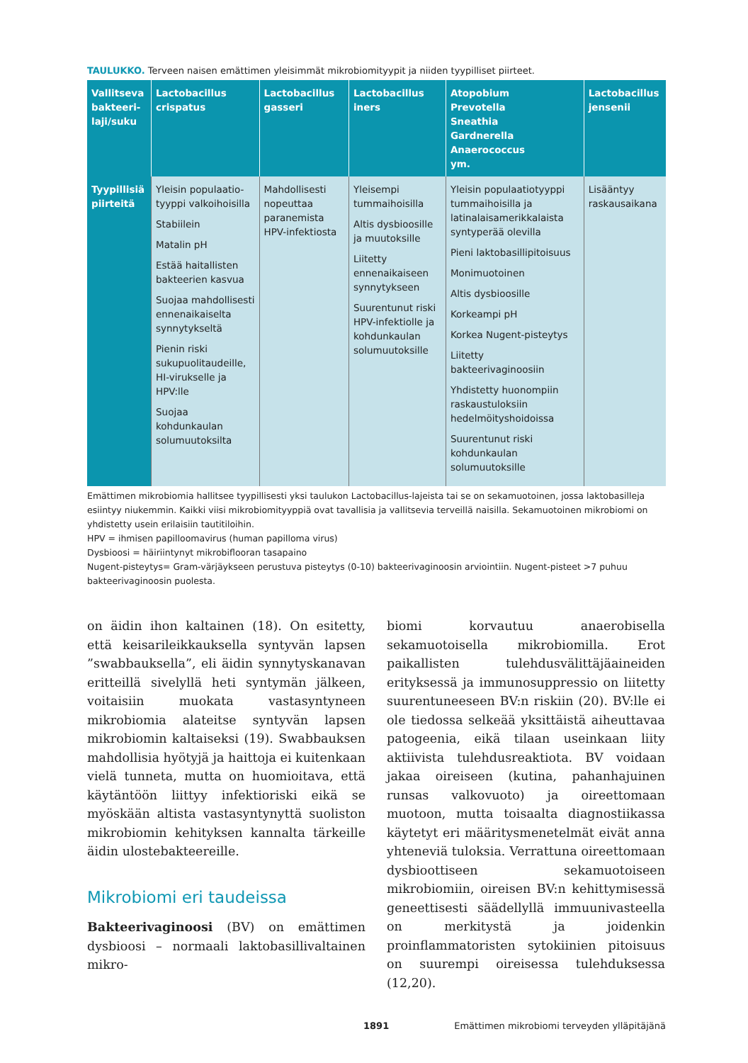TAULUKKO. Terveen naisen emättimen yleisimmät mikrobiomityypit ja niiden tyypilliset piirteet.
| Vallitseva bakteeri-laji/suku | Lactobacillus crispatus | Lactobacillus gasseri | Lactobacillus iners | Atopobium Prevotella Sneathia Gardnerella Anaerococcus ym. | Lactobacillus jensenii |
| --- | --- | --- | --- | --- | --- |
| Tyypillisiä piirteitä | Yleisin populaatio-tyyppi valkoihoisilla Stabiilein Matalin pH Estää haitallisten bakteerien kasvua Suojaa mahdollisesti ennenaikaiselta synnytykseltä Pienin riski sukupuolitaudeille, HI-virukselle ja HPV:lle Suojaa kohdunkaulan solumuutoksilta | Mahdollisesti nopeuttaa paranemista HPV-infektiosta | Yleisempi tummaihoisilla Altis dysbioosille ja muutoksille Liitetty ennenaikaiseen synnytykseen Suurentunut riski HPV-infektiolle ja kohdunkaulan solumuutoksille | Yleisin populaatiotyyppi tummaihoisilla ja latinalaisamerikkalaista syntyperää olevilla Pieni laktobasillipitoisuus Monimuotoinen Altis dysbioosille Korkeampi pH Korkea Nugent-pisteytys Liitetty bakteerivaginoosiin Yhdistetty huonompiin raskaustuloksiin hedelmöityshoidoissa Suurentunut riski kohdunkaulan solumuutoksille | Lisääntyy raskausaikana |
Emättimen mikrobiomia hallitsee tyypillisesti yksi taulukon Lactobacillus-lajeista tai se on sekamuotoinen, jossa laktobasilleja esiintyy niukemmin. Kaikki viisi mikrobiomityyppiä ovat tavallisia ja vallitsevia terveillä naisilla. Sekamuotoinen mikrobiomi on yhdistetty usein erilaisiin tautitiloihin.
HPV = ihmisen papilloomavirus (human papilloma virus)
Dysbioosi = häiriintynyt mikrobiflooran tasapaino
Nugent-pisteytys= Gram-värjäykseen perustuva pisteytys (0-10) bakteerivaginoosin arviointiin. Nugent-pisteet >7 puhuu bakteerivaginoosin puolesta.
on äidin ihon kaltainen (18). On esitetty, että keisarileikkauksella syntyvän lapsen ”swabbauksella”, eli äidin synnytyskanavan eritteillä sivelyllä heti syntymän jälkeen, voitaisiin muokata vastasyntyneen mikrobiomia alateitse syntyvän lapsen mikrobiomin kaltaiseksi (19). Swabbauksen mahdollisia hyötyjä ja haittoja ei kuitenkaan vielä tunneta, mutta on huomioitava, että käytäntöön liittyy infektioriski eikä se myöskään altista vastasyntynyttä suoliston mikrobiomin kehityksen kannalta tärkeille äidin ulostebakteereille.
Mikrobiomi eri taudeissa
Bakteerivaginoosi (BV) on emättimen dysbioosi – normaali laktobasillivaltainen mikro-
biomi korvautuu anaerobisella sekamuotoisella mikrobiomilla. Erot paikallisten tulehdusvälittäjäaineiden erityksessä ja immunosuppressio on liitetty suurentuneeseen BV:n riskiin (20). BV:lle ei ole tiedossa selkeää yksittäistä aiheuttavaa patogeenia, eikä tilaan useinkaan liity aktiivista tulehdusreaktiota. BV voidaan jakaa oireiseen (kutina, pahanhajuinen runsas valkovuoto) ja oireettomaan muotoon, mutta toisaalta diagnostiikassa käytetyt eri määritysmenetelmät eivät anna yhteneviä tuloksia. Verrattuna oireettomaan dysbioottiseen sekamuotoiseen mikrobiomiin, oireisen BV:n kehittymisessä geneettisesti säädellyllä immuunivasteella on merkitystä ja joidenkin proinflammatoristen sytokiinien pitoisuus on suurempi oireisessa tulehduksessa (12,20).
1891 Emättimen mikrobiomi terveyden ylläpitäjänä